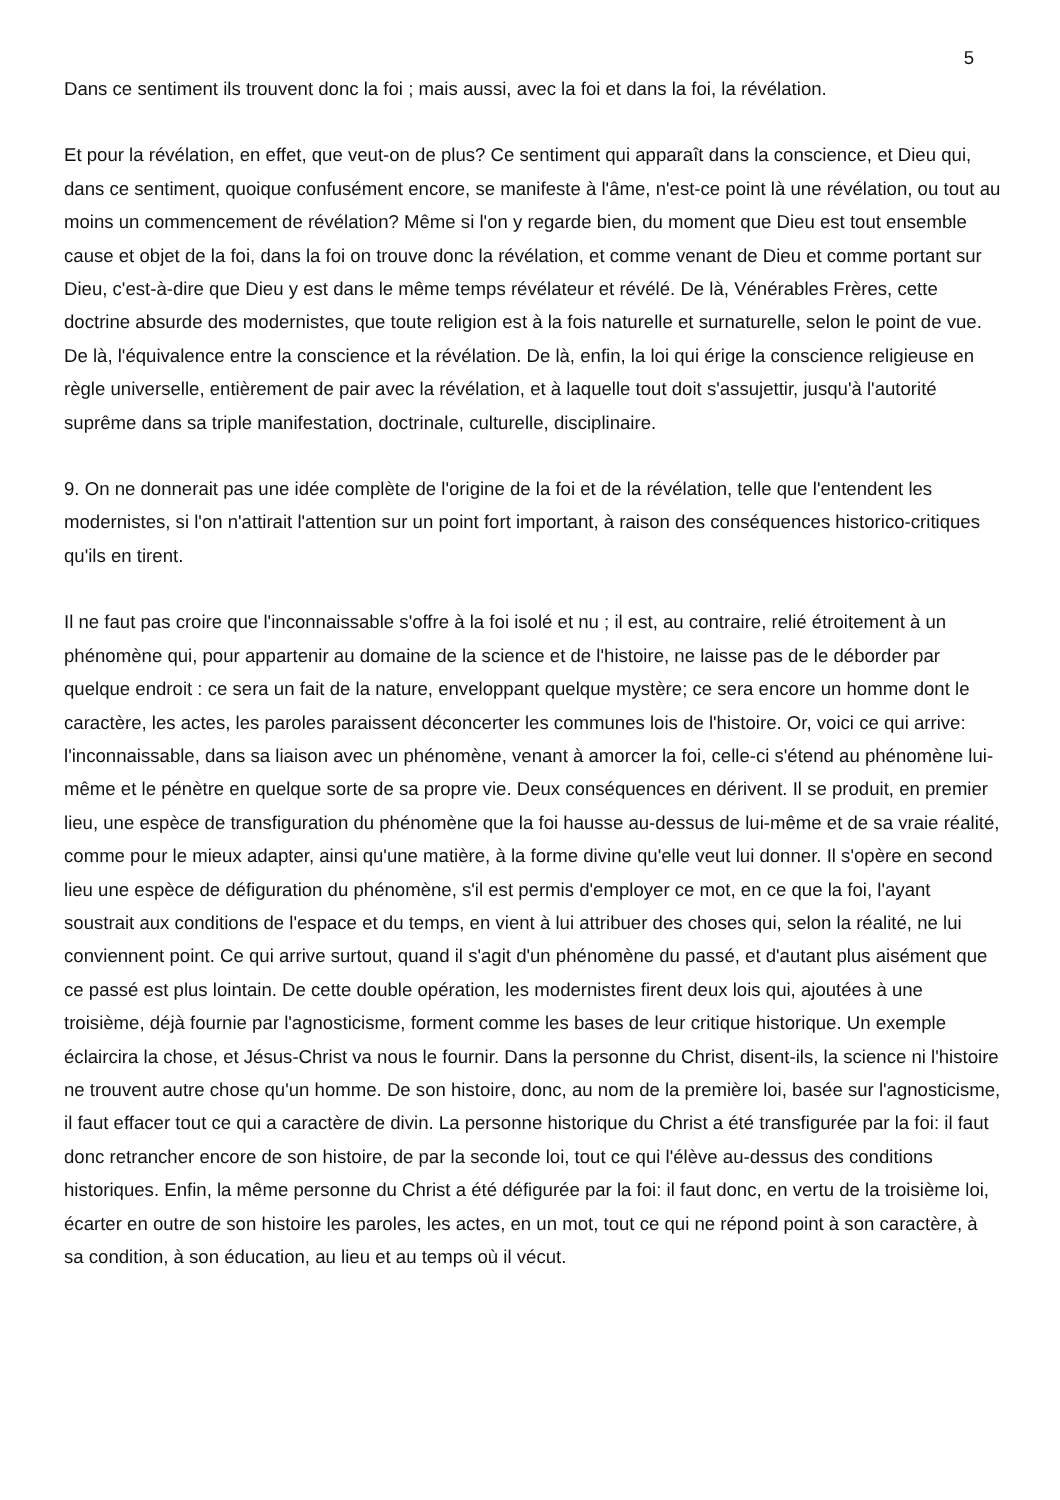5
Dans ce sentiment ils trouvent donc la foi ; mais aussi, avec la foi et dans la foi, la révélation.
Et pour la révélation, en effet, que veut-on de plus? Ce sentiment qui apparaît dans la conscience, et Dieu qui, dans ce sentiment, quoique confusément encore, se manifeste à l'âme, n'est-ce point là une révélation, ou tout au moins un commencement de révélation? Même si l'on y regarde bien, du moment que Dieu est tout ensemble cause et objet de la foi, dans la foi on trouve donc la révélation, et comme venant de Dieu et comme portant sur Dieu, c'est-à-dire que Dieu y est dans le même temps révélateur et révélé. De là, Vénérables Frères, cette doctrine absurde des modernistes, que toute religion est à la fois naturelle et surnaturelle, selon le point de vue. De là, l'équivalence entre la conscience et la révélation. De là, enfin, la loi qui érige la conscience religieuse en règle universelle, entièrement de pair avec la révélation, et à laquelle tout doit s'assujettir, jusqu'à l'autorité suprême dans sa triple manifestation, doctrinale, culturelle, disciplinaire.
9. On ne donnerait pas une idée complète de l'origine de la foi et de la révélation, telle que l'entendent les modernistes, si l'on n'attirait l'attention sur un point fort important, à raison des conséquences historico-critiques qu'ils en tirent.
Il ne faut pas croire que l'inconnaissable s'offre à la foi isolé et nu ; il est, au contraire, relié étroitement à un phénomène qui, pour appartenir au domaine de la science et de l'histoire, ne laisse pas de le déborder par quelque endroit : ce sera un fait de la nature, enveloppant quelque mystère; ce sera encore un homme dont le caractère, les actes, les paroles paraissent déconcerter les communes lois de l'histoire. Or, voici ce qui arrive: l'inconnaissable, dans sa liaison avec un phénomène, venant à amorcer la foi, celle-ci s'étend au phénomène lui-même et le pénètre en quelque sorte de sa propre vie. Deux conséquences en dérivent. Il se produit, en premier lieu, une espèce de transfiguration du phénomène que la foi hausse au-dessus de lui-même et de sa vraie réalité, comme pour le mieux adapter, ainsi qu'une matière, à la forme divine qu'elle veut lui donner. Il s'opère en second lieu une espèce de défiguration du phénomène, s'il est permis d'employer ce mot, en ce que la foi, l'ayant soustrait aux conditions de l'espace et du temps, en vient à lui attribuer des choses qui, selon la réalité, ne lui conviennent point. Ce qui arrive surtout, quand il s'agit d'un phénomène du passé, et d'autant plus aisément que ce passé est plus lointain. De cette double opération, les modernistes firent deux lois qui, ajoutées à une troisième, déjà fournie par l'agnosticisme, forment comme les bases de leur critique historique. Un exemple éclaircira la chose, et Jésus-Christ va nous le fournir. Dans la personne du Christ, disent-ils, la science ni l'histoire ne trouvent autre chose qu'un homme. De son histoire, donc, au nom de la première loi, basée sur l'agnosticisme, il faut effacer tout ce qui a caractère de divin. La personne historique du Christ a été transfigurée par la foi: il faut donc retrancher encore de son histoire, de par la seconde loi, tout ce qui l'élève au-dessus des conditions historiques. Enfin, la même personne du Christ a été défigurée par la foi: il faut donc, en vertu de la troisième loi, écarter en outre de son histoire les paroles, les actes, en un mot, tout ce qui ne répond point à son caractère, à sa condition, à son éducation, au lieu et au temps où il vécut.